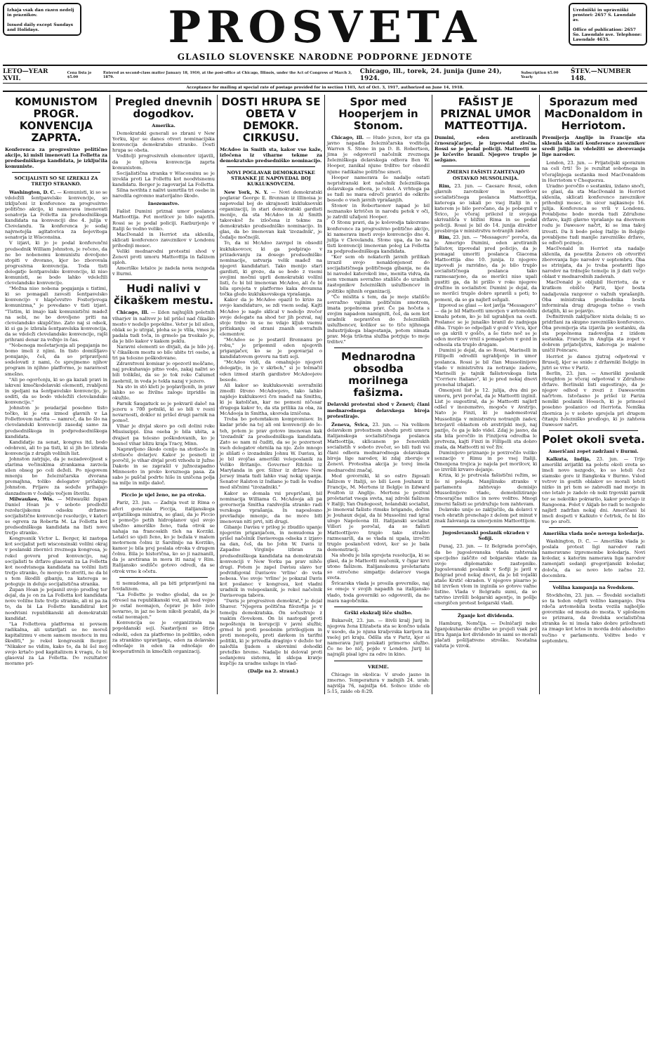Izhaja vsak dan razen nedelj in praznikov.
Issued daily except Sundays and Holidays.
PROSVETA
GLASILO SLOVENSKE NARODNE PODPORNE JEDNOTE
Uredniški in upravniški prostori: 2657 S. Lawndale av.
Office of publication: 2657 So. Lawndale ave. Telephone: Lawndale 4635.
LETO—YEAR XVII. Cena lista je $5.00 Entered as second-class matter January 18, 1910, at the post-office at Chicago, Illinois, under the Act of Congress of March 3, 1879. Chicago, Ill., torek, 24. junija (June 24), 1924. Subscription $5.00 Yearly ŠTEV.—NUMBER 148.
Acceptance for mailing at special rate of postage provided for in section 1103, Act of Oct. 3, 1917, authorized on June 14, 1918.
KOMUNISTOM PROGR. KONVENCIJA ZAPRTA.
Konferenca za progresivno politično akcijo, ki misli imenovati La Folletta za predsedniškega kandidata, je izključila komuniste.
SOCIJALISTI SO SE IZREKLI ZA TRETJO STRANKO.
Washington, D. C. — Komunisti, ki so se vdeležili šentpavelske konvencije, so izključeni iz konference za progresivno politično akcijo, ki namerava imenovati senatorja La Folletta za predsedniškega kandidata na konvenciji dne 4. julija v Clevelandu. Ta konferenca je sedaj najvnetejša agitatorica za bojevitega senatorja iz Wisconsina.
V izjavi, ki jo je podal konferenčni predsednik William Johnston, je rečeno, da ne bo nobenemu komunistu dovoljeno stopiti v dvorano, kjer bo zborovala progresivna konvencija. Toda tisti delegatje šentpavelske konvencije, ki niso komunisti, se bodo lahko vdeležili clevelandske konvencije.
"Možna niso nobena pogajanja s tistimi, ki so pomagali zavesti šentpavelsko konvencijo v hlapčevstvo Fosterjevega komunizma," je povedano v tisti izjavi. "Tistim, ki imajo kak komunistični madež na sebi, ne bo dovoljeno priti na clevelandsko skupščino. Zato naj si odsek, ki si ga je izbrala šentpavelska konvencija, da se vdeleži clevelandske konvencije, rajši prihrani denar za vožnjo in čas.
"Nobenega mešetarjenja ali pogajanja ne bomo imeli z njimi. In tisto domišljavo ponujanje, češ, da so pripravljeni sodelovati z nami, če sprejmemo njihov program in njihno platformo, je naravnost smešno.
"Ali po ogorčenju, ki so ga kazali pravi in iskreni kmečkodelavski elementi, zvabljeni in speljani na šentpavelsko konvencijo, je soditi, da se bodo vdeležili clevelandske konvencije."
Johnston je poudarjal posebno tisto točko, ki je ena izmed glavnih v La Follettovem načrtu — namreč, da bo šlo na clevelandski konvenciji zasedaj samo za predsedniškega in podpredsedniškega kandidata.
Kandidatje za senat, kongres itd. bodo odobreni, ali to pa tisti, ki si jih bo izbrala konvencija z drugih volilnih list.
Johnston zatrjuje, da je nezadovoljnost s starima večinskima strankama zavzela silen obseg po celi deželi. Po njegovem mnenju bo železničarska dvorana premajhna, toliko delegatov pričakuje Johnston. Prijave za sedeže prihajajo danzadnem v čedalje večjem številu.
Milwaukee, Wis. — Milwauški župan Daniel Hoan je v soboto predložil rezolucijskemu odseku državne socijalistične konvencije resolucijo, v kateri se ogreva za Roberta M. La Folletta kot predsedniškega kandidata na listi nove tretje stranke.
Kongresnik Victor L. Berger, ki zastopa kot socijalist peti wisconsinski volilni okraj v poslanski zbornici zveznega kongresa, je rekel govoru pred konvencijo, naj socijalisti te države glasovali za La Folletta kot neodvisnega kandidata na volilni listi tretje stranke, če morejo to storiti, ne da bi s tem škodili gibanju, za katerega se poteguje in deluje socijalistična stranka.
Župan Hoan je pojasnil svojo predlog ter dejal, da je on za La Folletta kot kandidata nove volilne liste tretje stranke, ali ni pa za to, da bi La Follette kandidiral kot neodvisni republikanski ali demokratski kandidat.
"La Follettova platforma ni povsem radikalna, ali ustavljati se ne moreš kapitalizmu v enem samem mestecu in mu škoditi," je rekel kongresnik Berger. "Nikakor ne vidim, kako to, da bi šel moj svojo krtačo pod kapitalizem k vragu, če bi glasoval za La Folletta. Do rezultatov moramo pri-
Pregled dnevnih dogodkov.
Amerika.
Demokratski generali so zbrani v New Yorku, kjer se danes otvori nominacijska konvencija demokratske stranke. Dosti hrupa se obeta.
Voditelji progresivnih elementov izjavili, da je njihova konvencija zaprta komunistom.
Socijalistična stranka v Wisconsinu se je izrekla proti La Follettu kot neodvisnemu kandidatu. Berger je zagovarjal La Folletta.
Silna nevihta z nalivi usmrtila tri osebe in naredila ogromno materijalno škodo.
Inozemstvo.
Fašist Dumini priznal umor poslanca Matteottija. Pet morilcev je bilo najetih. Rossi se je podal policiji. Razburjenje v Italiji še vedno veliko.
MacDonald in Herriot sta sklenila, sklicati konferenco zaveznikov v Londonu prihodnji mesec.
Veliki mednarodni protestni shod v Ženevi proti umoru Matteottija in fašizem sploh.
Ameriške letalce je zadela nova nezgoda v Burmi.
Hudi nalivi v čikaškem mestu.
Chicago, Ill. — Eden najhujših poletnih viharjev in nalivov je bil prišel nad čikaško mesto v nedeljo popoldne. Veter je bil silen, oblak se je utrgal, ploha se je vlila, vmes je padala tudi toča, in grmelo pa treskalo je, da je bilo kakor v kakem peklu.
Naravni elementi so divjali, da je bilo joj. V čikaškem mestu so bile ubite tri osebe, a tri pa telesno poškodovane.
Zdravstveni komisar je opozoril meščane, naj prekuhavajo pitno vodo, zakaj nalivi so bili tolikšni, da se je tok reke Calumet zaobrnil, in voda je tekla nazaj v jezero.
Na sto in stó kleti je poplavljenih, in prav lahko so se živilne zaloge izpridile in okužile.
Parnik Saugatuck se je pokvaril daleč na jezeru s 700 potniki, ki so bili v resni nevarnosti, dokler ni prišel drugi parnik na pomoč.
Vihar je divjal skoro po celi dolini reke Mississippi. Ena oseba je bila ubita, a dvajset pa telesno poškodovanih, ko je besnel vihar blizu kraja Tracy, Minn.
Napravljeno škodo cenijo na stotisoče in stotisoče dolarjev. Kakor je posneti iz poročil, je vihar divjal proti vzhodu iz Južne Dakote in se zaprašil v južnozapadno Minnesoto in preko koruznega pasa. Za sabo je puščal podrte hiše in uničena polja na milje in milje daleč.
Piccio je ujel ženo, ne pa otroka.
Pariz, 23. jun. — Zadnja vest iz Rima o aferi generala Piccija, italijanskega avijatiškega ministra, se glasi, da je Piccio s pomočjo petih hidroplanov ujel svojo ubežno ameriško ženo, tuda otrok se nahaja na francoskih tleh na Korziki. Letalci so ujeli ženo, ko je bežala v malem motornem čolnu iz Sardinije na Korziko, kamor je bila prej poslala otroka v drugem čolnu. Bila je histerična, ko so ji naznanili, da je aretirana in mora iti nazaj v Rim. Italijansko sodišče gotovo odredi, da se otrok vrne k očetu.
ti nemudoma, ali pa biti pripravljeni na fevdalizem.
"La Follette je vedno gledal, da se je otresel na republikanski voz, ali med vojno je ostal neomajen, čeprav je bilo zelo nevarno, in jaz ne bom nikoli pozabil, da je ostal neomajen."
Konvencija se je organizirala na popoldanski seji. Nastavljeni so štirje odseki, eden za platformo in politiko, eden za strankino upravljanje, eden za delavske odnošaje in eden za odnošaje do kooperativnih in kmečkih organizacij.
DOSTI HRUPA SE OBETA V DEMOKR. CIRKUSU.
McAdoo in Smith sta, kakor vse kaže, izločena iz viharne tekme za demokratsko predsedniško nominacijo.
NOVI POGLAVAR DEMOKRATSKE STRANKE JE NAPOVEDAL BOJ KUKLUKSOVCEM.
New York, N. Y. — Novi demokratski poglavar George E. Brennan iz Illinoisa je napovedal boj do skrajnosti kukluksovski organizaciji, in stari demokratski gardisti menijo, da sta McAdoo in Al Smith takorekoč že izločena iz tekme za demokratsko predsedniško nominacijo. In glas, da bo imenovan kak 'izozadnik', je čedalje močnejši.
To, da ni McAdoo zavrgel in obsodil kukluksovcev, ki ga podpirajo v prizadevanju za dosego predsedniške nominacije, ustvarja velik madež na njegovi kandidaturi. Tako menijo stari gardisti, ki groze, da se bodo z vsemi svojimi močmi uprli demokratski volilni listi, če bi bil imenovan McAdoo, ali če bi bila sprejeta v platformo kaka dvoumna točka glede kukluksovskega vprašanja.
Kakor da je McAdoo opazil to krizo za svojo kandidaturo, se zdi vsem sedaj. Kajti McAdoo je naglo sklical v nedeljo zvečer svoje delegate na shod ter jih pozval, naj stoje trdno in se ne vdajo kljub vsemu pritiskanju od strani znanih sovražnih elementov.
"McAdoo se je postavil Brennanu po robu," je pripomnil eden njegovih priganjačev, ko se je pogovarjal o kandidatovem govoru na tisti seji.
"McAdoo vidi, da omahujejo njegovi delegatje, in je v skrbeh," si je tolmačil eden izmed starih gardistov McAdoojeve besede.
Ali kakor so kukluksovski sovražniki zmedli štreno McAdoojevo, tako lahko najdejo kukluksovci črn madež na Smithu, ki je katoličan, kar ne pomeni ničesar drugega kakor to, da sta prilika za oba, za McAdooja in Smitha, skoroda izničena.
Treba bo potemtakem kompromisov. In kadar pride na tej ali oni konvenciji do le-teh, potem je prav gotovo imenovan kak 'izozadnik' za predsedniškega kandidata. Zato se nam ni čuditi, da se je pozornost vseh delegatov obrnila na nje. Zelo mnogo je slišati o izozadniku Johnu W. Davisu, ki je bil svojčas ameriški veleposlanik za Veliko Britanijo. Governer Ritchie iz Marylanda in gov. Silzer iz države New Jersey imata tudi lahko vsaj nekaj upanja. Senator Ralston iz Indiane je tudi še vedno med sličnimi "izozadniki."
Kakor so domala vsi prepričani, bil nominacija Williama G. McAdooja ali pa governerja Smitha razdvojila stranko radi verskega vprašanja. In naposlosno prevladuje mnenje, da ne more biti imenovan niti prvi, niti drugi.
Gibanje Davisu v prilog je zbudilo upanje njegovim priganjačem, in nemudoma je prišel načelnik Davisovega odseka z izjavo na dan, češ, da bo John W. Davis iz Zapadne Virginije izbran za predsedniškega kandidata na demokratski konvenciji v New Yorku pa prav nihče drugi. Potem je zapel Davisu slavo ter podvzdigoval Davisove 'vrline' do veta nebesa. Vse svoje 'vrline' je pokazal Davis kot poslanec v kongresu, kot vladni uradnik in veleposlanik, je rekel načelnik Davisovega tabora.
"Davis je progresiven demokrat," je dejal Shaver. "Njegova politična filozofija je v temelju demokratska. On sočustvuje z vsakim človekom. On bi nastopal proti nepoštenju in korupciji v javni službi; grmel bi proti posebnim privilegijem in proti monopolu, proti davkom in tarifni politiki, ki je privedla draginjo v deželo ter naložila ljudem s skovnimi dohodki pretežko breme. Nadalje bi deloval proti sedanjemu sistemu, ki sklepa kravje kupčije za uradne usluge in vlad-
(Dalje na 2. strani.)
Spor med Hooperjem in Stonom.
Chicago, Ill. — Hudo jezen, ker sta ga javno napadla železničarska voditelja Warren S. Stone in pa D. B. Robertson, jima je odgovoril načelnik zveznega železniškega delavskega odbora Ben W. Hooper, zanikal njune trditve ter obsodil njune radikalne politične smeri.
Hooper namerava še nadalje ostati nepristranski kot načelnik železniškega delavskega odbora, je rekel. A vrhtega pa se tudi ne mara odreči pravici do odkrite besede o vseh javnih vprašanjih.
Stonov in Robertsonov napad je bil neznansko krivičen in narodu petek v oči, je zatrdil užaljeni Hooper.
O Stonu pravi, da je kolovodja takozvane konference za progresivno politično akcijo, ki namerava imeti svojo konvencijo dne 4. julija v Clevelandu. Stone upa, da bo na tisti konvenciji imenovan poleg La Folletta za podpredsedniškega kandidata.
"Ker sem ob nekaterih javnih prilikah izrazil svojo nenaklonjenost do socijalističnega političnega gibanja, ne da bi navedel katerokoli ime, menita vidva, da sem vzemam sovražno stališče do uradnih zastopnikov železniških uslužbencev in politike njihnih organizacij.
"Če mislita s tem, da je moje stališče sovražno vajinim političnim smotrom, imata popolnoma prav. Če pa hočeta s svojim napadom namigniti, češ, da sem kot uradnik nepravičen do železniških uslužbencev, kolikor se to tiče njihnega industrijskega blagostanja, potem nimata prav. Moja triletna služba potrjuje to moje trditev."
Mednarodna obsodba morilnega fašizma.
Delavski protestni shod v Ženevi; člani mednarodnega delavskega biroja protestirajo.
Ženeva, Švica, 23. jun. — Na velikem delavskem protestnem shodu proti umoru italijanskega socialističnega poslanca Matteottija, sklicanem po ženevskih socialistih v soboto zvečer, so bili tudi vsi člani odbora mednarodnega delavskega biroja lige narodov, ki zdaj zboruje v Ženevi. Protestna akcija je torej imela mednarodni značaj.
Med govorniki, ki so ostro žigosali fašizem v Italiji, so bili Leon Jouhaux iz Francije, M. Mertens iz Belgije in Edward Poulton iz Anglije. Mertens je pozival proletariat vsega sveta, naj zdrobi fašizem v Italiji; Yan Oudegeest, holandski socialist, je imenoval fašiste rimske brigande, dočim je Jouhaux dejal, da bi Mussolini rad igral ulogo Napoleona III. Italijanski socialist Villeri je poročal, da so fašisti Matteottijevo truplo tako strašno razmesarili, da se vlada ni upala, izročiti truplo poslančevi vdovi, ker se je bala demonstracij.
Na shodu je bila sprejeta resolucija, ki se glasi, da je Matteotti mučenik, v čigar krvi utone fašizem. Italijanskemu proletariatu so ozrečene simpatije delavcev vsega sveta.
Švicarska vlada je prosila governike, naj se omeje v svojih napadih na italijansko vlado, toda govorniki so odgovorili, da ne mara nagobčnika.
Grški ekskralj išče službo.
Bukarešt, 23. jun. — Bivši kralj Jurij in njegova žena Elizabeta sta se končno udala v usodo, da je njuna kraljevska karijera za vselej pri kraju. Odšla sta v Pariz, kjer si namerava Jurij poiskati primerno službo. Če ne bo nič, pojde v London. Jurij bi najrajši pisal igre za odre in kino.
VREME.
Chicago in okolica: V sredo jasno in zmerno. Temperatura v zadnjih 24. urah: najvišja 76, najnižja 64. Solnce izide ob 5:15, zaide ob 8:29.
FAŠIST JE PRIZNAL UMOR MATTEOTTIJA.
Dumini, eden aretiranih črnosrajčarjev, je izpovedal zločin. Rossi se je podal policiji. Matteotti se je krčevito branil. Njegovo truplo je sežgano.
ZMERNI FAŠISTI ZAHTEVAJO OSTAVKO MUSSOLINIJA.
Rim, 23. jun. — Caesare Rossi, eden glavnih zarotnikov in morilcev socialističnega poslanca Matteottija, katerega so iskali po vsej Italiji in o katerem je bilo poročano, da je pobegnil v Švico, je včeraj prilezel iz svojega skrivališča v bližini Rima in se podal policiji. Rossi je bil do 14. junija direktor presbiroja v ministrstvu notranjih zadev.
Rim, 23. jun. — "Messagero" poroča, da je Amerigo Dumini, eden aretiranih fašistov, izpovedal pred policijo, da je pomagal umoriti poslanca Giacoma Matteottija dne 10. junija. Iz njegove izpovedi je razvidno, da je bilo truplo socialističnega poslanca tako razmesarjeno, da se morilci niso upali pustiti ga, da bi prišlo v roke njegove družine in socialistov. Dumini je dejal, da so morilci truplo dobro spravili s poti; to pomeni, da so ga najbrž sežgali.
Izpoved se glasi — kot javlja "Messagero" — da je bil Matteotti umorjen v avtomobilu kmalu potem, ko je bil ugrabljen na cesti. Poslanec se je junaško branil do zadnjega diha. Truplo so odpeljali v gozd v Vicu, kjer so ga skrili v goščo, a še tisto noč se je eden morilcev vrnil s pomagačem v gozd in odnesla sta truplo drugam.
Dumini je dejal, da so Rossi, Marinelli in Fillipelli odredili ugrabljenje in umor poslanca. Rossi je bil član Mussolinijeve vlade v ministrstvu za notranje zadeve, Marinelli je tajnik fašistovskega lista "Corriere Italiano", ki je pred nekaj dnevi prenehal izhajati.
Omenjeni list je 12. julija, dva dni po umoru, prvi poročal, da je Matteotti izginil. List je sugestiral, da je Matteotti najbrž odšel v inozemstvo, mogoče v Avstrijo. Nato je Finzi, ki je nadomestoval Mussolinija v ministrstvu notranjih zadev, brzojavil oblastem ob avstrijski meji, naj pazijo, če ga je kdo videl. Zdaj je jasno, da sta bila poročilo in Finzijeva odredba le pretveza, kajti Finzi in Fillipelli sta dobro znala, da Matteotti ni več živ.
Duminijevo priznanje je povzročilo veliko senzacijo v Rimu in po vsej Italiji. Omenjena trojica je najela pet morilcev, ki so izvršili krvavo dejanje.
Kriza, ki je pretresla fašistični režim, se še ni polegla. Manjšinske stranke v parlamentu zahtevajo demisijo Mussolinijeve vlade, demobiliziranje črnosrajčne milice in nove volitve. Mnogi zmerni fašisti se pridružuje tem zahtevam.
Delavske unije so zaključile, da delavci v vseh obratih prenehajo z delom pet minut v znak žalovanja za umorjenim Matteottijem.
Jugoslovanski poslanik okraden v Sofiji.
Dunaj, 23. jun. — Iz Belgrada poročajo, da bo jugoslovanska vlada zahtevala specijelno zaščito od bolgarske vlade za svoje diplomatske zastopnike. Jugoslovanski poslanik v Sofiji je javil v Belgrad pred nekaj dnevi, da je bil vojaški ataše Krstić okraden. V njegovo pisarno je bil izvršen vlom in izginila so gotove važne listine. Vlada v Belgradu sumi, da so tatvino izvršili bolgarski agentje, in pošlje energičen protest bolgarski vladi.
Žganje kot dividenda.
Hamburg, Nemčija. — Delničarji neke žganjekuharske družbe so prejeli vsak pol litra žganja kot dividendo in sami so morali plačati pošiljatvene stroške. Nestalna valuta je vzrok.
Sporazum med MacDonaldom in Herriotom.
Premijerja Anglije in Francije sta sklenila sklicati konferenco zaveznikov sredi julija in vdeležiti se zborovanja lige narodov.
London, 23. jun. — Prijateljski sporazum na celi črti! To je rezultat sobotnega in včerajšnjega sestanka med MacDonaldom in Herriotom v Chequersu.
Uradno poročilo o sestanku, izdano snoči, se glasi, da sta MacDonald in Herriot sklenila, sklicati konferenco zaveznikov prihodnji mesec, in sicer najkasneje 16. julija. Konferenca se vrši v Londonu. Povabljene bodo morda tudi Združene države, kajti glavno vprašanje na dnevnem redu je Dawesov načrt, ki se ima takoj izvesti. Da li bodo poleg Italije in Belgije povabljene tudi manjše zavezniške države, se odloči pozneje.
MacDonald in Herriot sta nadalje sklenila, da posetita Ženevo ob otvoritvi zborovanja lige narodov v septembru. Oba se strinjata, da je treba postaviti ligo narodov na trdnejše temelje in ji dati večjo oblast v mednarodnih zadevah.
MacDonald je obljubil Herriotu, da v kratkem obišče Pariz, kjer bosta nadaljevala razgovor o važnih vprašanjih. Oba ministrska predsednika bosta informirala drug drugega točno o vseh detajlih, ki se pojavijo.
Definitivnih zaključkov nista delala; ti so pridržani za skupno zavezniško konferenco. Oba premijerja sta izjavila po sestanku, da sta popolnoma zadovoljna z izidom sestanka. Francija in Anglija sta zopet v dobrem prijateljstvu, katerega je malone uničil Poincare.
Herriot je danes zjutraj odpotoval v Bruselj, kjer se snide z državniki Belgije in jutri se vrne v Pariz.
Berlin, 23. jun. — Ameriški poslanik Houghton je včeraj odpotoval v Združene države. Berlinski listi sugestirajo, da je njegov odhod v zvezi z Dawesovim načrtom. Istočasno je prišel iz Pariza nemški poslanik Hoesch, ki je prinesel posebno poslanico od Herriota. Nemška zbornica je v soboto sprejela pri drugem čitanju železniško predlogo, ki jo zahteva Dawesov načrt.
Polet okoli sveta.
Američani zopet zadržani v Burmi.
Kalkuta, Indija, 23. jun. — Trije ameriški avijatiki na poletu okoli sveta so imeli novo nezgodo, ko so leteli čez siamske gore iz Bangkoka v Burmo. Vsled vetrov in gostih oblakov so morali leteti nizko in pri tem so zabredli nad morje in eno letalo je zadelo ob neki trgovski parnik ter se nekoliko pokvarilo, kakor poročajo iz Rangoona. Polet v Akjab bo radi te nezgode najbrž zadržan nekaj dni. Američani bi imeli dospeti v Kalkuto v četrtek, če bi šlo vse po sreči.
Ameriška vlada noče novega koledarja.
Washington, D. C. — Ameriška vlada je poslala protest ligi narodov radi nameravane izpremembe koledarja. Novi koledar, s katerim namerava liga narodov zamenjati sedanji gregorijanski koledar, določa, da se novo leto začne 22. decembra.
Volilna kampanja na Švedskem.
Stockholm, 23. jun. — Švedski socialisti so ta teden odprli volilno kampanjo. Dva rdeča avtomobila bosta vozila najboljše govornike od mesta do mesta. V splošnem se priznava, da švedska socialistična stranka še ni imela tako dobre priložnosti za zmago kot letos in morda dobi absolutno večino v parlamentu. Volitve bodo v septembru.